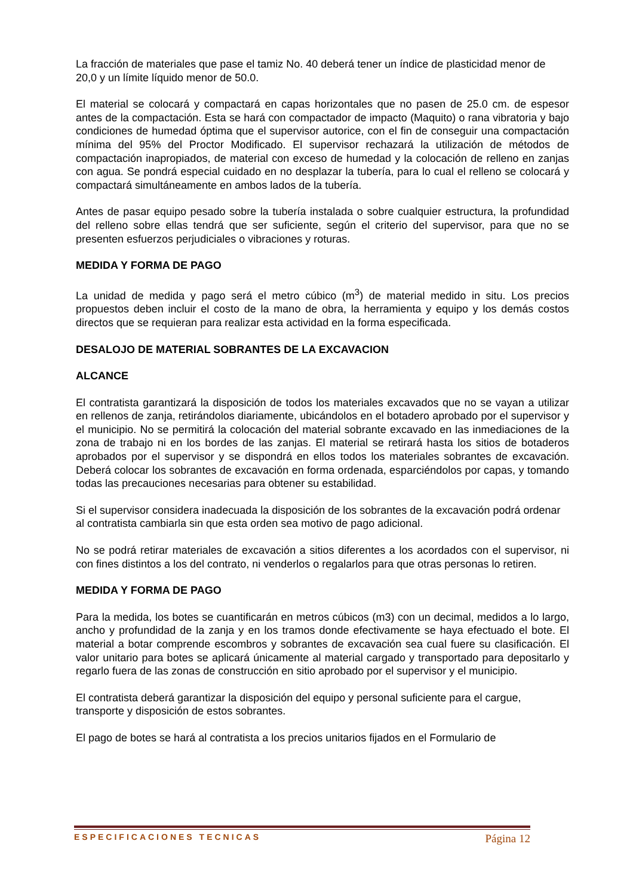La fracción de materiales que pase el tamiz No. 40 deberá tener un índice de plasticidad menor de 20,0 y un límite líquido menor de 50.0.
El material se colocará y compactará en capas horizontales que no pasen de 25.0 cm. de espesor antes de la compactación. Esta se hará con compactador de impacto (Maquito) o rana vibratoria y bajo condiciones de humedad óptima que el supervisor autorice, con el fin de conseguir una compactación mínima del 95% del Proctor Modificado. El supervisor rechazará la utilización de métodos de compactación inapropiados, de material con exceso de humedad y la colocación de relleno en zanjas con agua. Se pondrá especial cuidado en no desplazar la tubería, para lo cual el relleno se colocará y compactará simultáneamente en ambos lados de la tubería.
Antes de pasar equipo pesado sobre la tubería instalada o sobre cualquier estructura, la profundidad del relleno sobre ellas tendrá que ser suficiente, según el criterio del supervisor, para que no se presenten esfuerzos perjudiciales o vibraciones y roturas.
MEDIDA Y FORMA DE PAGO
La unidad de medida y pago será el metro cúbico (m<sup>3</sup>) de material medido in situ. Los precios propuestos deben incluir el costo de la mano de obra, la herramienta y equipo y los demás costos directos que se requieran para realizar esta actividad en la forma especificada.
DESALOJO DE MATERIAL SOBRANTES DE LA EXCAVACION
ALCANCE
El contratista garantizará la disposición de todos los materiales excavados que no se vayan a utilizar en rellenos de zanja, retirándolos diariamente, ubicándolos en el botadero aprobado por el supervisor y el municipio. No se permitirá la colocación del material sobrante excavado en las inmediaciones de la zona de trabajo ni en los bordes de las zanjas. El material se retirará hasta los sitios de botaderos aprobados por el supervisor y se dispondrá en ellos todos los materiales sobrantes de excavación. Deberá colocar los sobrantes de excavación en forma ordenada, esparciéndolos por capas, y tomando todas las precauciones necesarias para obtener su estabilidad.
Si el supervisor considera inadecuada la disposición de los sobrantes de la excavación podrá ordenar al contratista cambiarla sin que esta orden sea motivo de pago adicional.
No se podrá retirar materiales de excavación a sitios diferentes a los acordados con el supervisor, ni con fines distintos a los del contrato, ni venderlos o regalarlos para que otras personas lo retiren.
MEDIDA Y FORMA DE PAGO
Para la medida, los botes se cuantificarán en metros cúbicos (m3) con un decimal, medidos a lo largo, ancho y profundidad de la zanja y en los tramos donde efectivamente se haya efectuado el bote. El material a botar comprende escombros y sobrantes de excavación sea cual fuere su clasificación. El valor unitario para botes se aplicará únicamente al material cargado y transportado para depositarlo y regarlo fuera de las zonas de construcción en sitio aprobado por el supervisor y el municipio.
El contratista deberá garantizar la disposición del equipo y personal suficiente para el cargue, transporte y disposición de estos sobrantes.
El pago de botes se hará al contratista a los precios unitarios fijados en el Formulario de
ESPECIFICACIONES TECNICAS Página 12